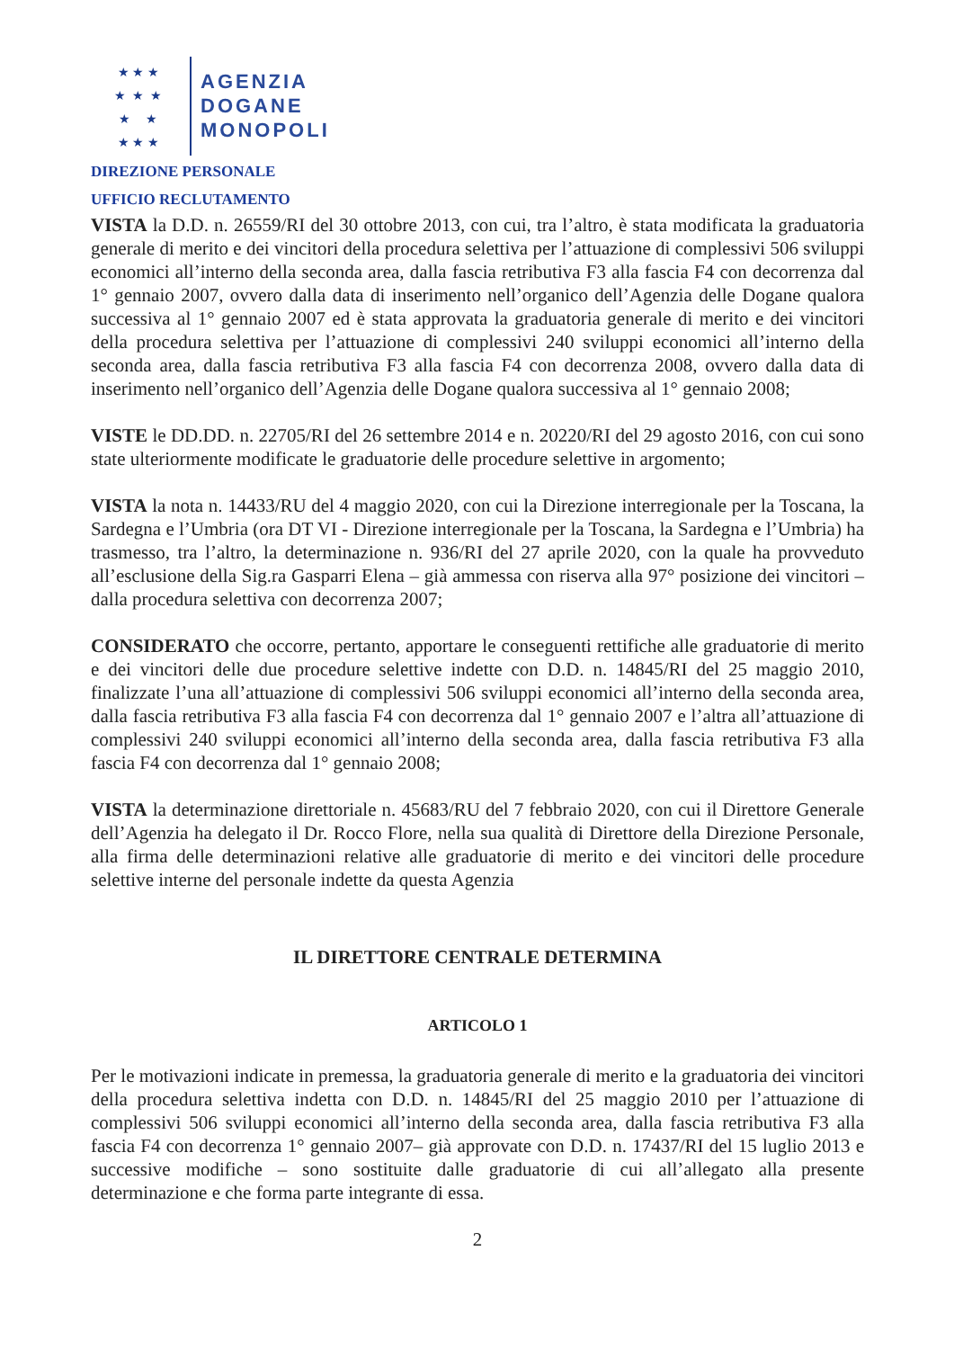★ ★ ★
★ ★ ★
★ ★
★ ★ ★
AGENZIA
DOGANE
MONOPOLI
DIREZIONE PERSONALE
UFFICIO RECLUTAMENTO
VISTA la D.D. n. 26559/RI del 30 ottobre 2013, con cui, tra l’altro, è stata modificata la graduatoria generale di merito e dei vincitori della procedura selettiva per l’attuazione di complessivi 506 sviluppi economici all’interno della seconda area, dalla fascia retributiva F3 alla fascia F4 con decorrenza dal 1° gennaio 2007, ovvero dalla data di inserimento nell’organico dell’Agenzia delle Dogane qualora successiva al 1° gennaio 2007 ed è stata approvata la graduatoria generale di merito e dei vincitori della procedura selettiva per l’attuazione di complessivi 240 sviluppi economici all’interno della seconda area, dalla fascia retributiva F3 alla fascia F4 con decorrenza 2008, ovvero dalla data di inserimento nell’organico dell’Agenzia delle Dogane qualora successiva al 1° gennaio 2008;
VISTE le DD.DD. n. 22705/RI del 26 settembre 2014 e n. 20220/RI del 29 agosto 2016, con cui sono state ulteriormente modificate le graduatorie delle procedure selettive in argomento;
VISTA la nota n. 14433/RU del 4 maggio 2020, con cui la Direzione interregionale per la Toscana, la Sardegna e l’Umbria (ora DT VI - Direzione interregionale per la Toscana, la Sardegna e l’Umbria) ha trasmesso, tra l’altro, la determinazione n. 936/RI del 27 aprile 2020, con la quale ha provveduto all’esclusione della Sig.ra Gasparri Elena – già ammessa con riserva alla 97° posizione dei vincitori – dalla procedura selettiva con decorrenza 2007;
CONSIDERATO che occorre, pertanto, apportare le conseguenti rettifiche alle graduatorie di merito e dei vincitori delle due procedure selettive indette con D.D. n. 14845/RI del 25 maggio 2010, finalizzate l’una all’attuazione di complessivi 506 sviluppi economici all’interno della seconda area, dalla fascia retributiva F3 alla fascia F4 con decorrenza dal 1° gennaio 2007 e l’altra all’attuazione di complessivi 240 sviluppi economici all’interno della seconda area, dalla fascia retributiva F3 alla fascia F4 con decorrenza dal 1° gennaio 2008;
VISTA la determinazione direttoriale n. 45683/RU del 7 febbraio 2020, con cui il Direttore Generale dell’Agenzia ha delegato il Dr. Rocco Flore, nella sua qualità di Direttore della Direzione Personale, alla firma delle determinazioni relative alle graduatorie di merito e dei vincitori delle procedure selettive interne del personale indette da questa Agenzia
IL DIRETTORE CENTRALE DETERMINA
ARTICOLO 1
Per le motivazioni indicate in premessa, la graduatoria generale di merito e la graduatoria dei vincitori della procedura selettiva indetta con D.D. n. 14845/RI del 25 maggio 2010 per l’attuazione di complessivi 506 sviluppi economici all’interno della seconda area, dalla fascia retributiva F3 alla fascia F4 con decorrenza 1° gennaio 2007– già approvate con D.D. n. 17437/RI del 15 luglio 2013 e successive modifiche – sono sostituite dalle graduatorie di cui all’allegato alla presente determinazione e che forma parte integrante di essa.
2